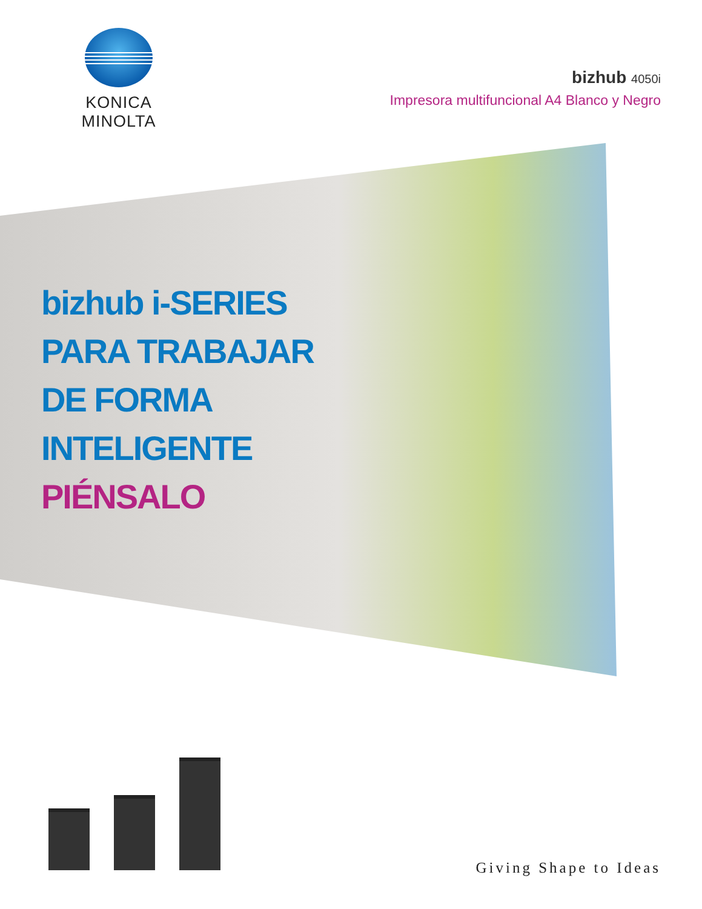KONICA MINOLTA
bizhub 4050i
Impresora multifuncional A4 Blanco y Negro
bizhub i-SERIES
PARA TRABAJAR
DE FORMA
INTELIGENTE
PIÉNSALO
Giving Shape to Ideas